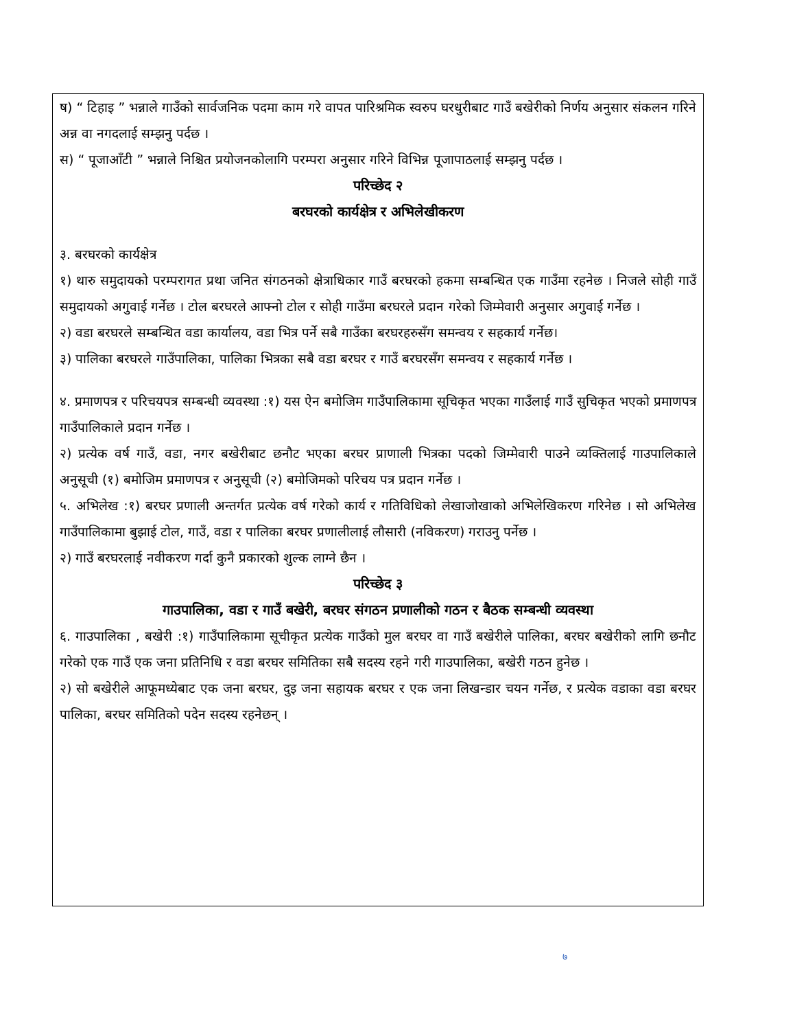ष) “ टिहाइ ” भन्नाले गाउँको सार्वजनिक पदमा काम गरे वापत पारिश्रमिक स्वरुप घरधुरीबाट गाउँ बखेरीको निर्णय अनुसार संकलन गरिने अन्न वा नगदलाई सम्झनु पर्दछ ।
स) “ पूजाआँटी ” भन्नाले निश्चित प्रयोजनकोलागि परम्परा अनुसार गरिने विभिन्न पूजापाठलाई सम्झनु पर्दछ ।
परिच्छेद २
बरघरको कार्यक्षेत्र र अभिलेखीकरण
३. बरघरको कार्यक्षेत्र
१) थारु समुदायको परम्परागत प्रथा जनित संगठनको क्षेत्राधिकार गाउँ बरघरको हकमा सम्बन्धित एक गाउँमा रहनेछ । निजले सोही गाउँ समुदायको अगुवाई गर्नेछ । टोल बरघरले आफ्नो टोल र सोही गाउँमा बरघरले प्रदान गरेको जिम्मेवारी अनुसार अगुवाई गर्नेछ ।
२) वडा बरघरले सम्बन्धित वडा कार्यालय, वडा भित्र पर्ने सबै गाउँका बरघरहरुसँग समन्वय र सहकार्य गर्नेछ।
३) पालिका बरघरले गाउँपालिका, पालिका भित्रका सबै वडा बरघर र गाउँ बरघरसँग समन्वय र सहकार्य गर्नेछ ।
४. प्रमाणपत्र र परिचयपत्र सम्बन्धी व्यवस्था :१) यस ऐन बमोजिम गाउँपालिकामा सूचिकृत भएका गाउँलाई गाउँ सुचिकृत भएको प्रमाणपत्र गाउँपालिकाले प्रदान गर्नेछ ।
२) प्रत्येक वर्ष गाउँ, वडा, नगर बखेरीबाट छनौट भएका बरघर प्राणाली भित्रका पदको जिम्मेवारी पाउने व्यक्तिलाई गाउपालिकाले अनुसूची (१) बमोजिम प्रमाणपत्र र अनुसूची (२) बमोजिमको परिचय पत्र प्रदान गर्नेछ ।
५. अभिलेख :१) बरघर प्रणाली अन्तर्गत प्रत्येक वर्ष गरेको कार्य र गतिविधिको लेखाजोखाको अभिलेखिकरण गरिनेछ । सो अभिलेख गाउँपालिकामा बुझाई टोल, गाउँ, वडा र पालिका बरघर प्रणालीलाई लौसारी (नविकरण) गराउनु पर्नेछ ।
२) गाउँ बरघरलाई नवीकरण गर्दा कुनै प्रकारको शुल्क लाग्ने छैन ।
परिच्छेद ३
गाउपालिका, वडा र गाउँ बखेरी, बरघर संगठन प्रणालीको गठन र बैठक सम्बन्धी व्यवस्था
६. गाउपालिका , बखेरी :१) गाउँपालिकामा सूचीकृत प्रत्येक गाउँको मुल बरघर वा गाउँ बखेरीले पालिका, बरघर बखेरीको लागि छनौट गरेको एक गाउँ एक जना प्रतिनिधि र वडा बरघर समितिका सबै सदस्य रहने गरी गाउपालिका, बखेरी गठन हुनेछ ।
२) सो बखेरीले आफूमध्येबाट एक जना बरघर, दुइ जना सहायक बरघर र एक जना लिखन्डार चयन गर्नेछ, र प्रत्येक वडाका वडा बरघर पालिका, बरघर समितिको पदेन सदस्य रहनेछन् ।
७